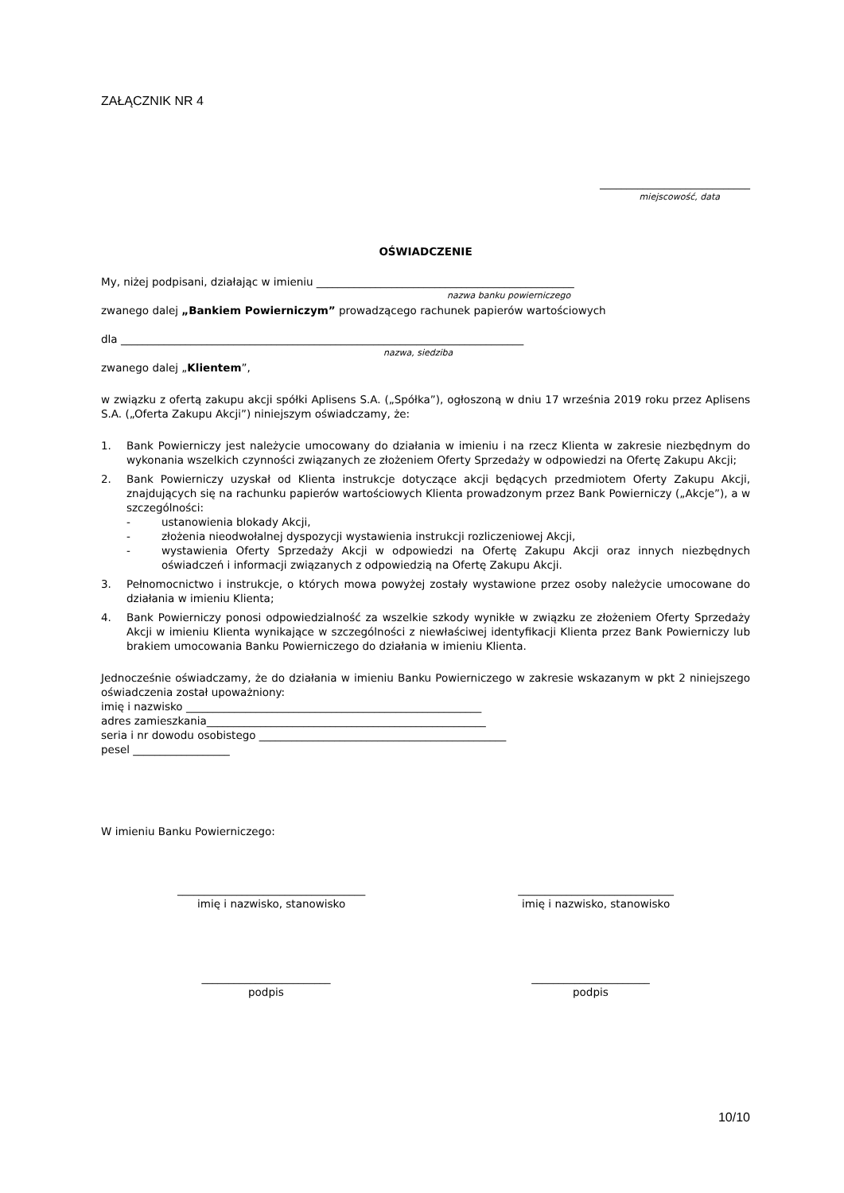ZAŁĄCZNIK NR 4
____________________________
miejscowość, data
OŚWIADCZENIE
My, niżej podpisani, działając w imieniu ________________________________________________
nazwa banku powierniczego
zwanego dalej „Bankiem Powierniczym” prowadzącego rachunek papierów wartościowych
dla ___________________________________________________________________________
nazwa, siedziba
zwanego dalej „Klientem”,
w związku z ofertą zakupu akcji spółki Aplisens S.A. („Spółka”), ogłoszoną w dniu 17 września 2019 roku przez Aplisens S.A. („Oferta Zakupu Akcji”) niniejszym oświadczamy, że:
1. Bank Powierniczy jest należycie umocowany do działania w imieniu i na rzecz Klienta w zakresie niezbędnym do wykonania wszelkich czynności związanych ze złożeniem Oferty Sprzedaży w odpowiedzi na Ofertę Zakupu Akcji;
2. Bank Powierniczy uzyskał od Klienta instrukcje dotyczące akcji będących przedmiotem Oferty Zakupu Akcji, znajdujących się na rachunku papierów wartościowych Klienta prowadzonym przez Bank Powierniczy („Akcje”), a w szczególności:
- ustanowienia blokady Akcji,
- złożenia nieodwołalnej dyspozycji wystawienia instrukcji rozliczeniowej Akcji,
- wystawienia Oferty Sprzedaży Akcji w odpowiedzi na Ofertę Zakupu Akcji oraz innych niezbędnych oświadczeń i informacji związanych z odpowiedzią na Ofertę Zakupu Akcji.
3. Pełnomocnictwo i instrukcje, o których mowa powyżej zostały wystawione przez osoby należycie umocowane do działania w imieniu Klienta;
4. Bank Powierniczy ponosi odpowiedzialność za wszelkie szkody wynikłe w związku ze złożeniem Oferty Sprzedaży Akcji w imieniu Klienta wynikające w szczególności z niewłaściwej identyfikacji Klienta przez Bank Powierniczy lub brakiem umocowania Banku Powierniczego do działania w imieniu Klienta.
Jednocześnie oświadczamy, że do działania w imieniu Banku Powierniczego w zakresie wskazanym w pkt 2 niniejszego oświadczenia został upoważniony:
imię i nazwisko _______________________________________________________
adres zamieszkania____________________________________________________
seria i nr dowodu osobistego ______________________________________________
pesel __________________
W imieniu Banku Powierniczego:
___________________________________
imię i nazwisko, stanowisko
_____________________________
imię i nazwisko, stanowisko
________________________
podpis
______________________
podpis
10/10